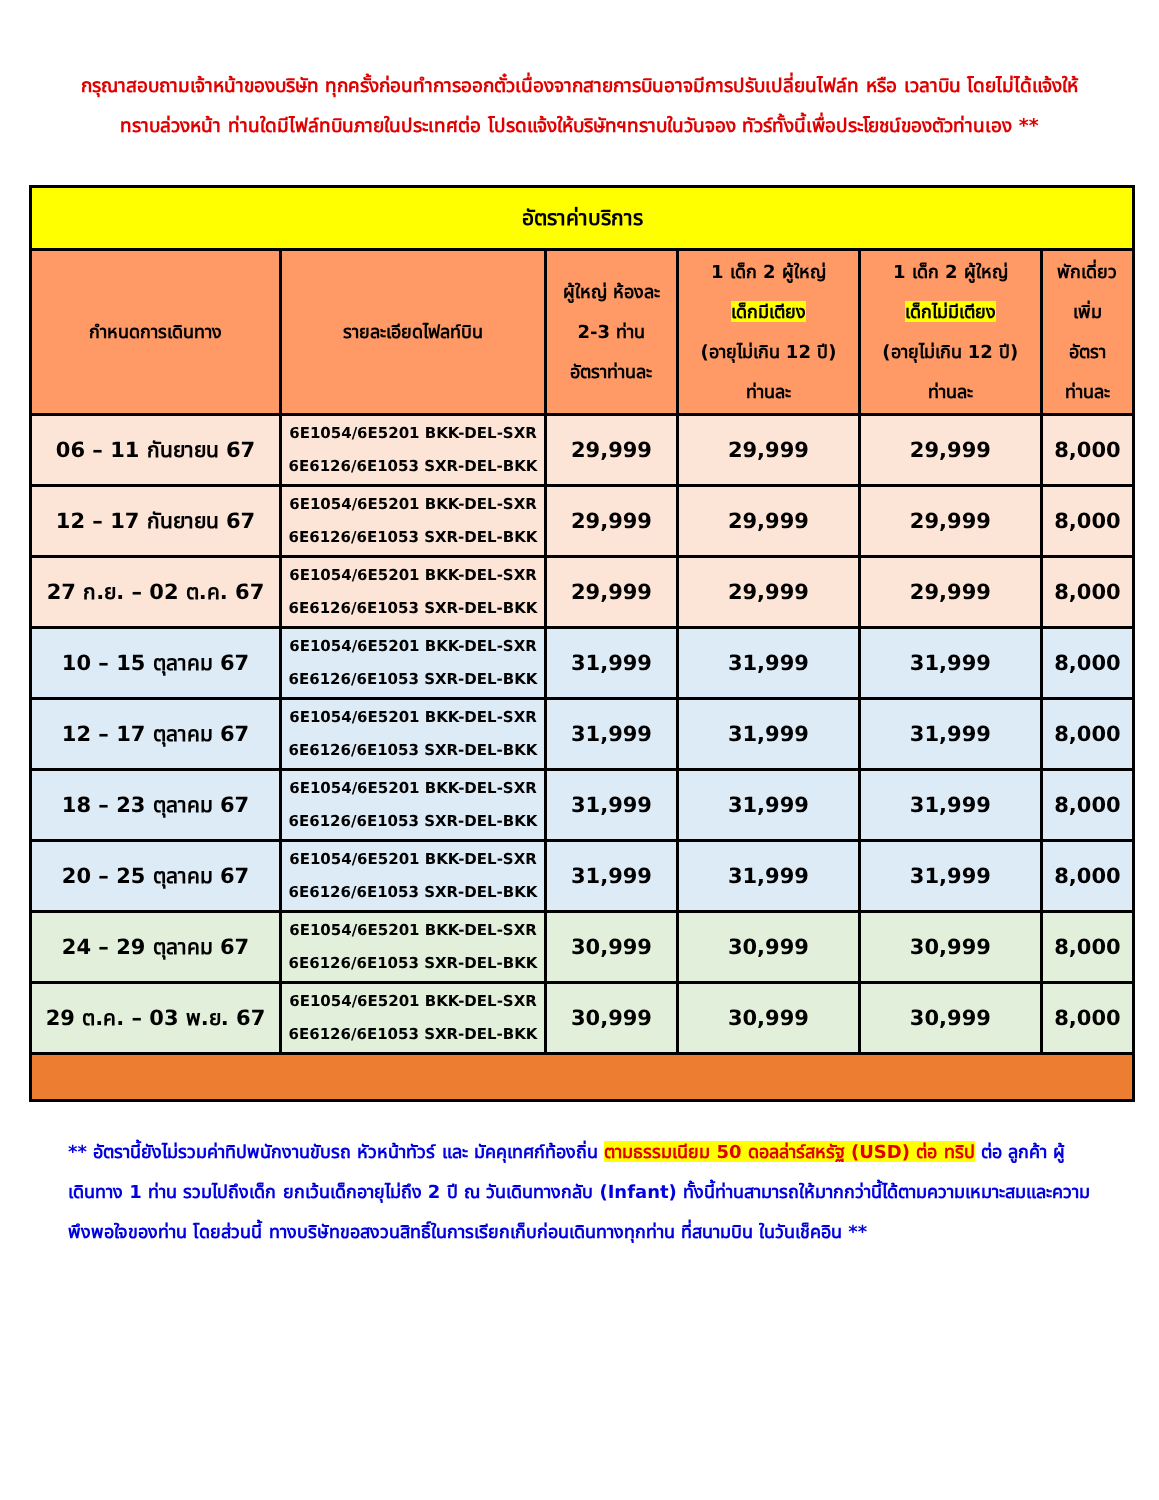กรุณาสอบถามเจ้าหน้าของบริษัท ทุกครั้งก่อนทำการออกตั๋วเนื่องจากสายการบินอาจมีการปรับเปลี่ยนไฟล์ท หรือ เวลาบิน โดยไม่ได้แจ้งให้ทราบล่วงหน้า ท่านใดมีไฟล์ทบินภายในประเทศต่อ โปรดแจ้งให้บริษัทฯทราบในวันจอง ทัวร์ทั้งนี้เพื่อประโยชน์ของตัวท่านเอง **
| อัตราค่าบริการ | | | | | |
| --- | --- | --- | --- | --- | --- |
| กำหนดการเดินทาง | รายละเอียดไฟลท์บิน | ผู้ใหญ่ ห้องละ 2-3 ท่าน อัตราท่านละ | 1 เด็ก 2 ผู้ใหญ่ เด็กมีเตียง (อายุไม่เกิน 12 ปี) ท่านละ | 1 เด็ก 2 ผู้ใหญ่ เด็กไม่มีเตียง (อายุไม่เกิน 12 ปี) ท่านละ | พักเดี่ยว เพิ่ม อัตรา ท่านละ |
| 06 – 11 กันยายน 67 | 6E1054/6E5201 BKK-DEL-SXR 6E6126/6E1053 SXR-DEL-BKK | 29,999 | 29,999 | 29,999 | 8,000 |
| 12 – 17 กันยายน 67 | 6E1054/6E5201 BKK-DEL-SXR 6E6126/6E1053 SXR-DEL-BKK | 29,999 | 29,999 | 29,999 | 8,000 |
| 27 ก.ย. – 02 ต.ค. 67 | 6E1054/6E5201 BKK-DEL-SXR 6E6126/6E1053 SXR-DEL-BKK | 29,999 | 29,999 | 29,999 | 8,000 |
| 10 – 15 ตุลาคม 67 | 6E1054/6E5201 BKK-DEL-SXR 6E6126/6E1053 SXR-DEL-BKK | 31,999 | 31,999 | 31,999 | 8,000 |
| 12 – 17 ตุลาคม 67 | 6E1054/6E5201 BKK-DEL-SXR 6E6126/6E1053 SXR-DEL-BKK | 31,999 | 31,999 | 31,999 | 8,000 |
| 18 – 23 ตุลาคม 67 | 6E1054/6E5201 BKK-DEL-SXR 6E6126/6E1053 SXR-DEL-BKK | 31,999 | 31,999 | 31,999 | 8,000 |
| 20 – 25 ตุลาคม 67 | 6E1054/6E5201 BKK-DEL-SXR 6E6126/6E1053 SXR-DEL-BKK | 31,999 | 31,999 | 31,999 | 8,000 |
| 24 – 29 ตุลาคม 67 | 6E1054/6E5201 BKK-DEL-SXR 6E6126/6E1053 SXR-DEL-BKK | 30,999 | 30,999 | 30,999 | 8,000 |
| 29 ต.ค. – 03 พ.ย. 67 | 6E1054/6E5201 BKK-DEL-SXR 6E6126/6E1053 SXR-DEL-BKK | 30,999 | 30,999 | 30,999 | 8,000 |
** อัตรานี้ยังไม่รวมค่าทิปพนักงานขับรถ หัวหน้าทัวร์ และ มัคคุเทศก์ท้องถิ่น ตามธรรมเนียม 50 ดอลล่าร์สหรัฐ (USD) ต่อ ทริป ต่อ ลูกค้า ผู้เดินทาง 1 ท่าน รวมไปถึงเด็ก ยกเว้นเด็กอายุไม่ถึง 2 ปี ณ วันเดินทางกลับ (Infant) ทั้งนี้ท่านสามารถให้มากกว่านี้ได้ตามความเหมาะสมและความพึงพอใจของท่าน โดยส่วนนี้ ทางบริษัทขอสงวนสิทธิ์ในการเรียกเก็บก่อนเดินทางทุกท่าน ที่สนามบิน ในวันเช็คอิน **